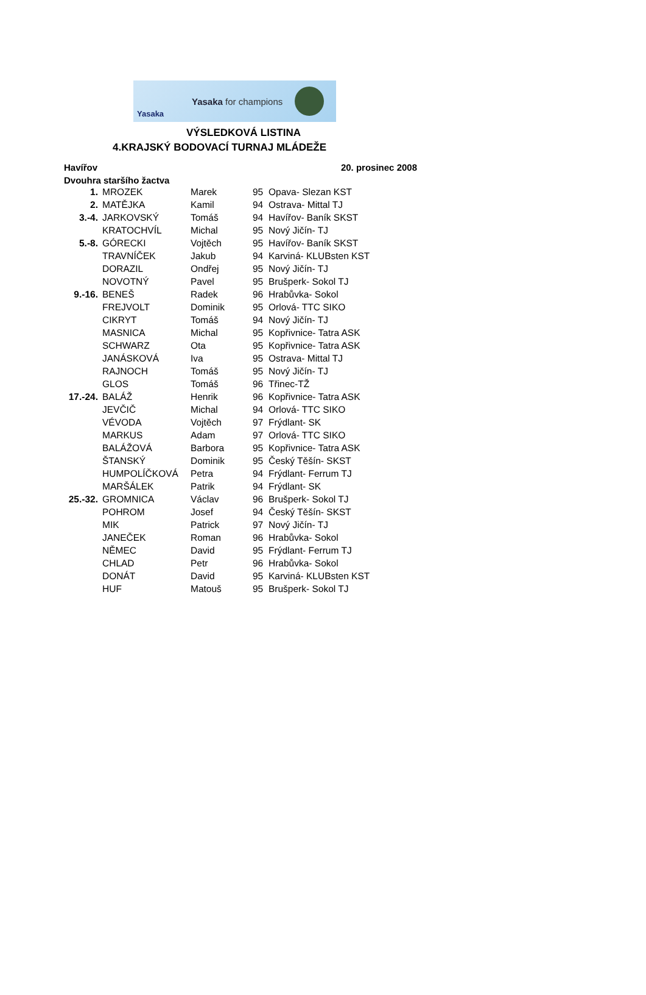Yasaka
Yasaka for champions
VÝSLEDKOVÁ LISTINA
4.KRAJSKÝ BODOVACÍ TURNAJ MLÁDEŽE
Havířov 20. prosinec 2008
Dvouhra staršího žactva
| 1. | MROZEK | Marek | 95 | Opava- Slezan KST |
| 2. | MATĚJKA | Kamil | 94 | Ostrava- Mittal TJ |
| 3.-4. | JARKOVSKÝ | Tomáš | 94 | Havířov- Baník SKST |
| | KRATOCHVÍL | Michal | 95 | Nový Jičín- TJ |
| 5.-8. | GÓRECKI | Vojtěch | 95 | Havířov- Baník SKST |
| | TRAVNÍČEK | Jakub | 94 | Karviná- KLUBsten KST |
| | DORAZIL | Ondřej | 95 | Nový Jičín- TJ |
| | NOVOTNÝ | Pavel | 95 | Brušperk- Sokol TJ |
| 9.-16. | BENEŠ | Radek | 96 | Hrabůvka- Sokol |
| | FREJVOLT | Dominik | 95 | Orlová- TTC SIKO |
| | CIKRYT | Tomáš | 94 | Nový Jičín- TJ |
| | MASNICA | Michal | 95 | Kopřivnice- Tatra ASK |
| | SCHWARZ | Ota | 95 | Kopřivnice- Tatra ASK |
| | JANÁSKOVÁ | Iva | 95 | Ostrava- Mittal TJ |
| | RAJNOCH | Tomáš | 95 | Nový Jičín- TJ |
| | GLOS | Tomáš | 96 | Třinec-TŽ |
| 17.-24. | BALÁŽ | Henrik | 96 | Kopřivnice- Tatra ASK |
| | JEVČIČ | Michal | 94 | Orlová- TTC SIKO |
| | VÉVODA | Vojtěch | 97 | Frýdlant- SK |
| | MARKUS | Adam | 97 | Orlová- TTC SIKO |
| | BALÁŽOVÁ | Barbora | 95 | Kopřivnice- Tatra ASK |
| | ŠTANSKÝ | Dominik | 95 | Český Těšín- SKST |
| | HUMPOLÍČKOVÁ | Petra | 94 | Frýdlant- Ferrum TJ |
| | MARŠÁLEK | Patrik | 94 | Frýdlant- SK |
| 25.-32. | GROMNICA | Václav | 96 | Brušperk- Sokol TJ |
| | POHROM | Josef | 94 | Český Těšín- SKST |
| | MIK | Patrick | 97 | Nový Jičín- TJ |
| | JANEČEK | Roman | 96 | Hrabůvka- Sokol |
| | NĚMEC | David | 95 | Frýdlant- Ferrum TJ |
| | CHLAD | Petr | 96 | Hrabůvka- Sokol |
| | DONÁT | David | 95 | Karviná- KLUBsten KST |
| | HUF | Matouš | 95 | Brušperk- Sokol TJ |